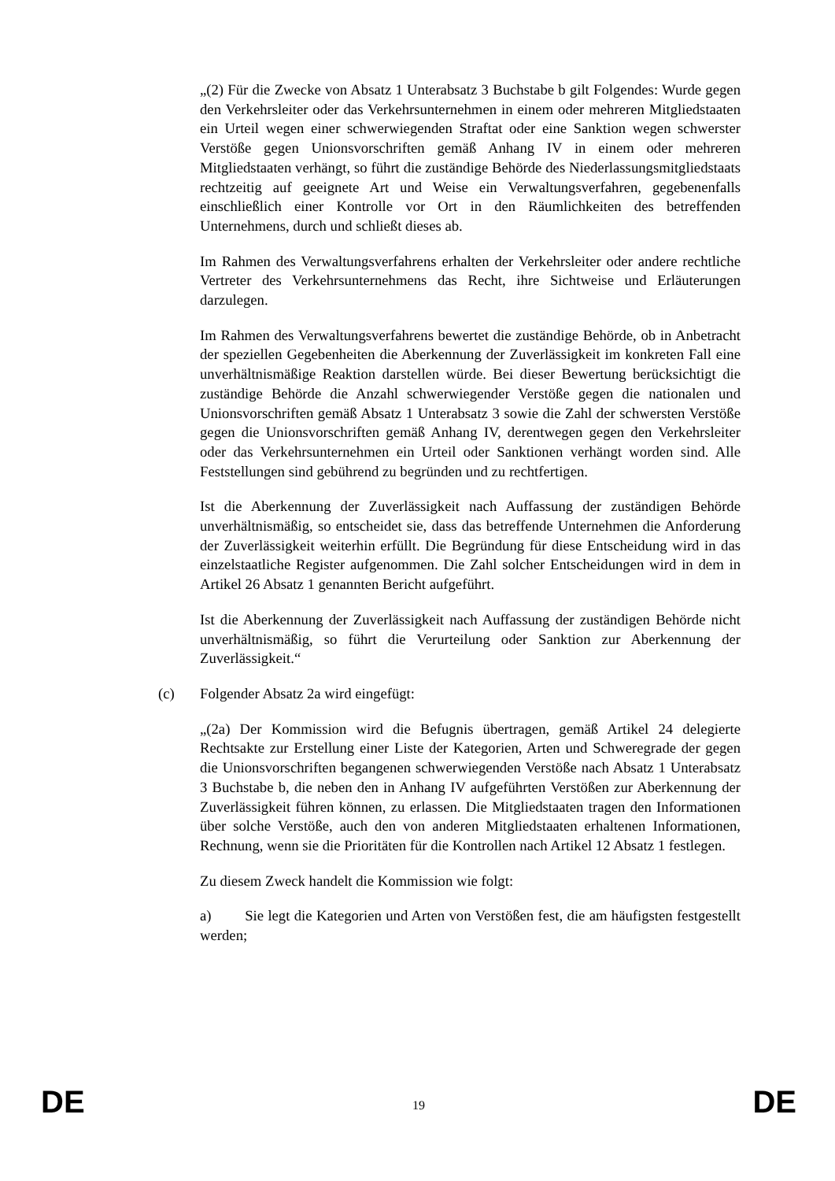„(2) Für die Zwecke von Absatz 1 Unterabsatz 3 Buchstabe b gilt Folgendes: Wurde gegen den Verkehrsleiter oder das Verkehrsunternehmen in einem oder mehreren Mitgliedstaaten ein Urteil wegen einer schwerwiegenden Straftat oder eine Sanktion wegen schwerster Verstöße gegen Unionsvorschriften gemäß Anhang IV in einem oder mehreren Mitgliedstaaten verhängt, so führt die zuständige Behörde des Niederlassungsmitgliedstaats rechtzeitig auf geeignete Art und Weise ein Verwaltungsverfahren, gegebenenfalls einschließlich einer Kontrolle vor Ort in den Räumlichkeiten des betreffenden Unternehmens, durch und schließt dieses ab.
Im Rahmen des Verwaltungsverfahrens erhalten der Verkehrsleiter oder andere rechtliche Vertreter des Verkehrsunternehmens das Recht, ihre Sichtweise und Erläuterungen darzulegen.
Im Rahmen des Verwaltungsverfahrens bewertet die zuständige Behörde, ob in Anbetracht der speziellen Gegebenheiten die Aberkennung der Zuverlässigkeit im konkreten Fall eine unverhältnismäßige Reaktion darstellen würde. Bei dieser Bewertung berücksichtigt die zuständige Behörde die Anzahl schwerwiegender Verstöße gegen die nationalen und Unionsvorschriften gemäß Absatz 1 Unterabsatz 3 sowie die Zahl der schwersten Verstöße gegen die Unionsvorschriften gemäß Anhang IV, derentwegen gegen den Verkehrsleiter oder das Verkehrsunternehmen ein Urteil oder Sanktionen verhängt worden sind. Alle Feststellungen sind gebührend zu begründen und zu rechtfertigen.
Ist die Aberkennung der Zuverlässigkeit nach Auffassung der zuständigen Behörde unverhältnismäßig, so entscheidet sie, dass das betreffende Unternehmen die Anforderung der Zuverlässigkeit weiterhin erfüllt. Die Begründung für diese Entscheidung wird in das einzelstaatliche Register aufgenommen. Die Zahl solcher Entscheidungen wird in dem in Artikel 26 Absatz 1 genannten Bericht aufgeführt.
Ist die Aberkennung der Zuverlässigkeit nach Auffassung der zuständigen Behörde nicht unverhältnismäßig, so führt die Verurteilung oder Sanktion zur Aberkennung der Zuverlässigkeit.“
(c) Folgender Absatz 2a wird eingefügt:
„(2a) Der Kommission wird die Befugnis übertragen, gemäß Artikel 24 delegierte Rechtsakte zur Erstellung einer Liste der Kategorien, Arten und Schweregrade der gegen die Unionsvorschriften begangenen schwerwiegenden Verstöße nach Absatz 1 Unterabsatz 3 Buchstabe b, die neben den in Anhang IV aufgeführten Verstößen zur Aberkennung der Zuverlässigkeit führen können, zu erlassen. Die Mitgliedstaaten tragen den Informationen über solche Verstöße, auch den von anderen Mitgliedstaaten erhaltenen Informationen, Rechnung, wenn sie die Prioritäten für die Kontrollen nach Artikel 12 Absatz 1 festlegen.
Zu diesem Zweck handelt die Kommission wie folgt:
a) Sie legt die Kategorien und Arten von Verstößen fest, die am häufigsten festgestellt werden;
DE 19 DE